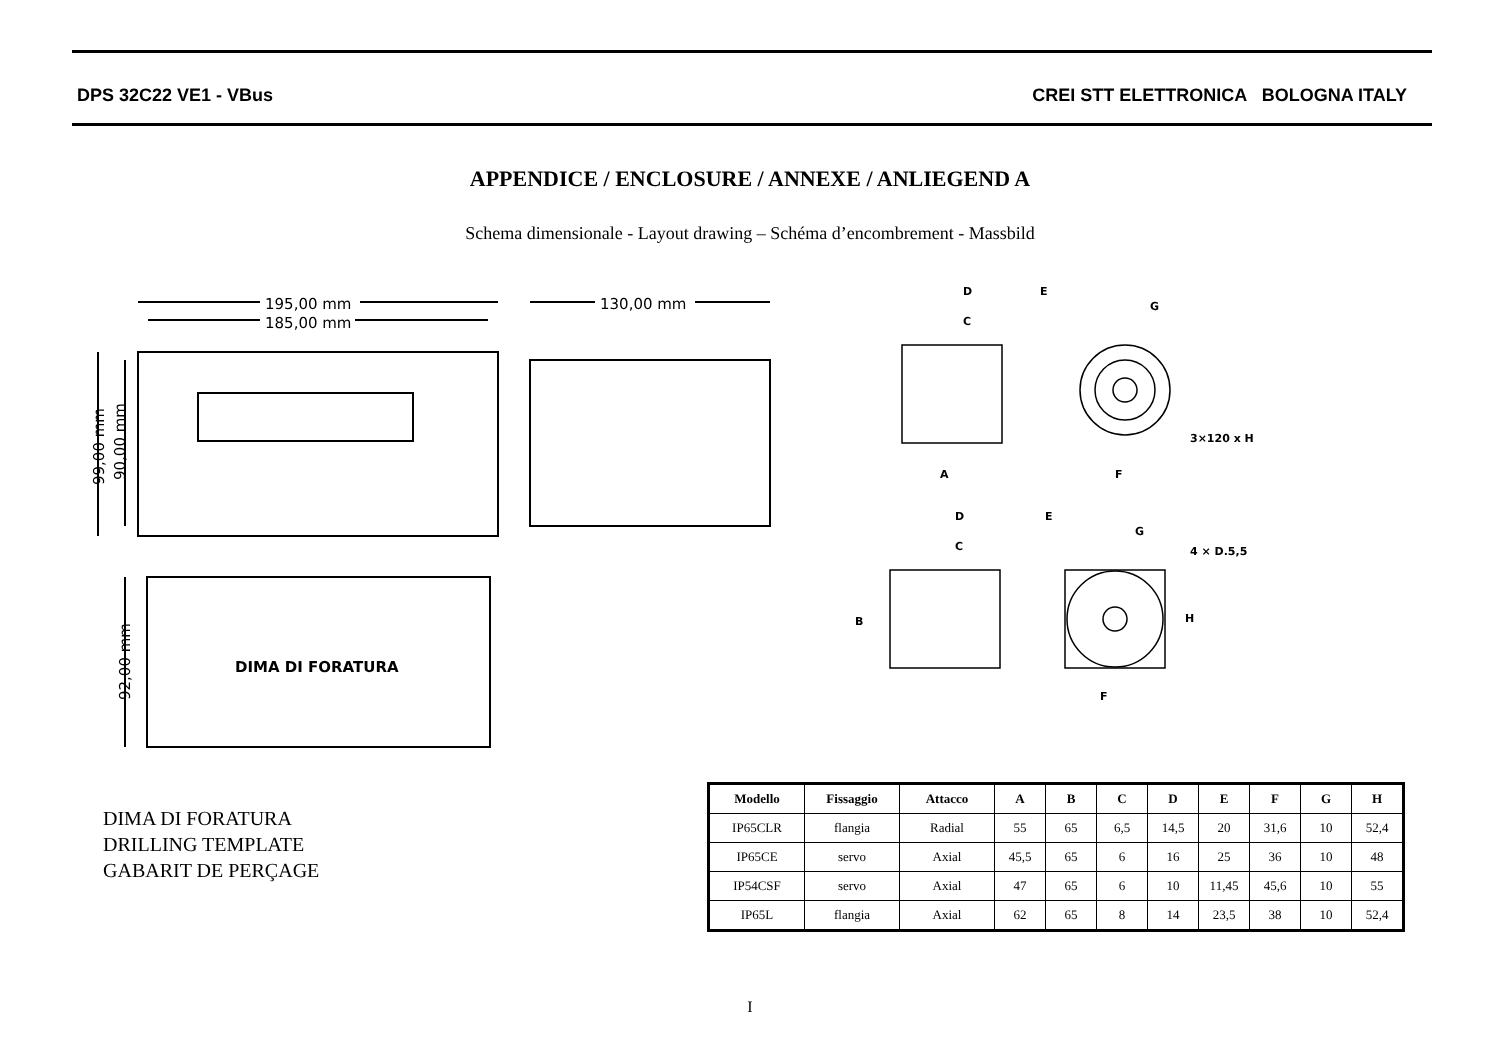DPS 32C22 VE1 - VBus
CREI STT ELETTRONICA BOLOGNA ITALY
APPENDICE / ENCLOSURE / ANNEXE / ANLIEGEND A
Schema dimensionale - Layout drawing – Schéma d’encombrement - Massbild
195,00 mm
185,00 mm
130,00 mm
99,00 mm
90,00 mm
92,00 mm
DIMA DI FORATURA
D
E
C
G
3×120 x H
A
F
D
E
C
G
4 × D.5,5
H
B
F
DIMA DI FORATURA
DRILLING TEMPLATE
GABARIT DE PERÇAGE
| Modello | Fissaggio | Attacco | A | B | C | D | E | F | G | H |
| --- | --- | --- | --- | --- | --- | --- | --- | --- | --- | --- |
| IP65CLR | flangia | Radial | 55 | 65 | 6,5 | 14,5 | 20 | 31,6 | 10 | 52,4 |
| IP65CE | servo | Axial | 45,5 | 65 | 6 | 16 | 25 | 36 | 10 | 48 |
| IP54CSF | servo | Axial | 47 | 65 | 6 | 10 | 11,45 | 45,6 | 10 | 55 |
| IP65L | flangia | Axial | 62 | 65 | 8 | 14 | 23,5 | 38 | 10 | 52,4 |
I